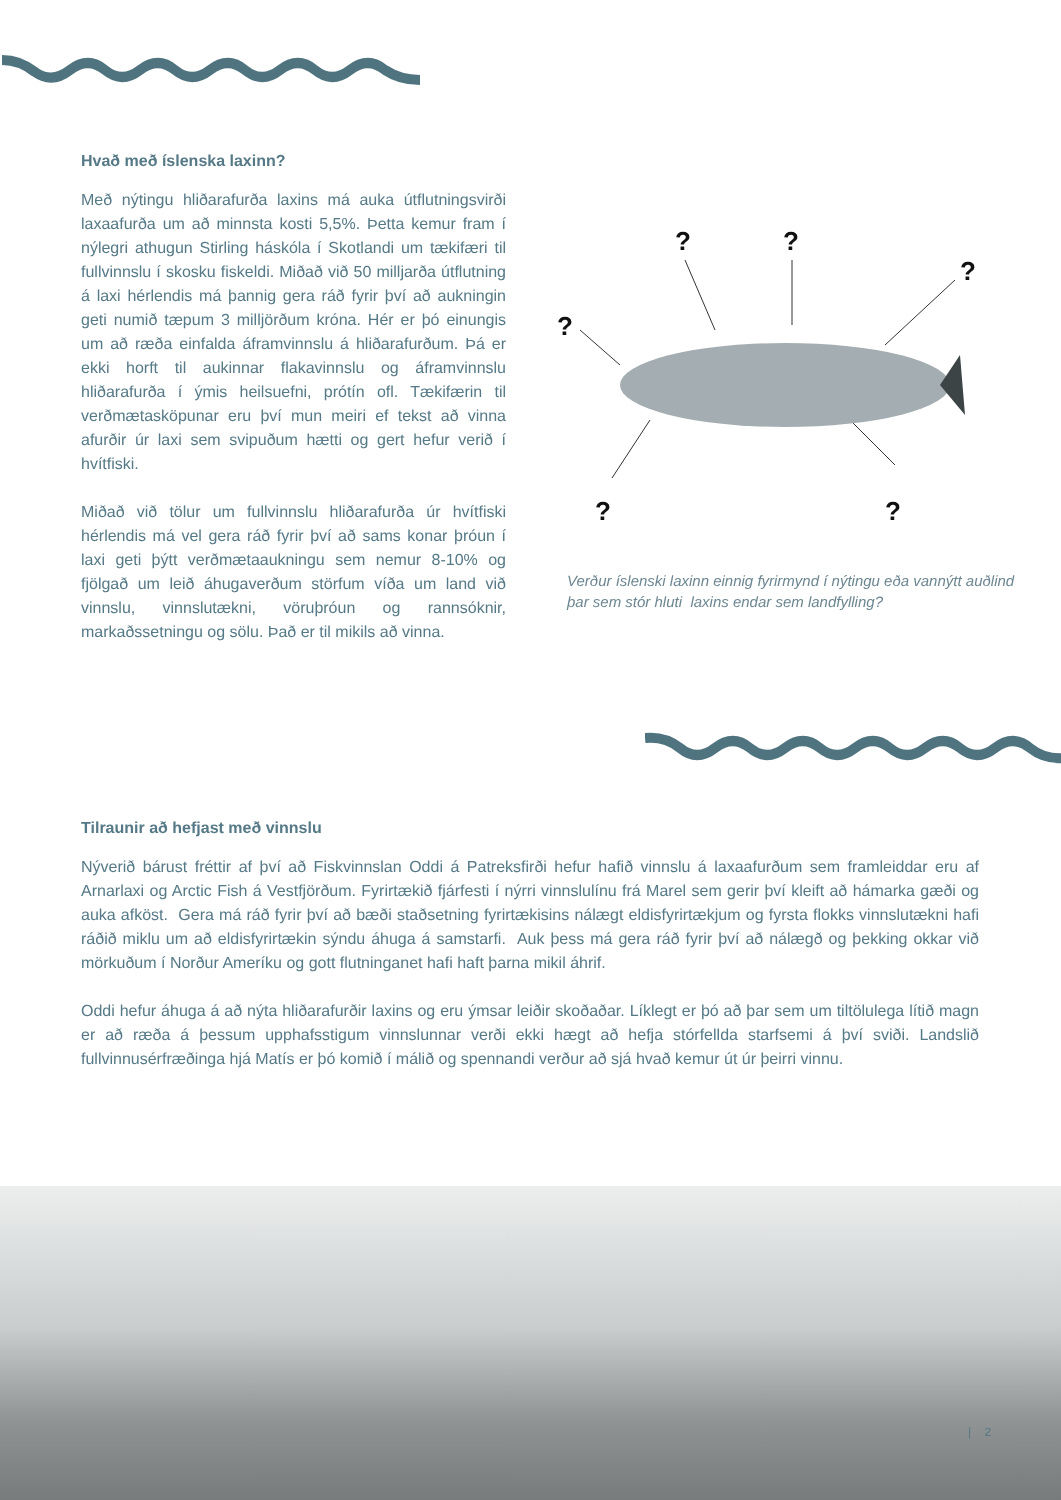Hvað með íslenska laxinn?
Með nýtingu hliðarafurða laxins má auka útflutningsvirði laxaafurða um að minnsta kosti 5,5%. Þetta kemur fram í nýlegri athugun Stirling háskóla í Skotlandi um tækifæri til fullvinnslu í skosku fiskeldi. Miðað við 50 milljarða útflutning á laxi hérlendis má þannig gera ráð fyrir því að aukningin geti numið tæpum 3 milljörðum króna. Hér er þó einungis um að ræða einfalda áframvinnslu á hliðarafurðum. Þá er ekki horft til aukinnar flakavinnslu og áframvinnslu hliðarafurða í ýmis heilsuefni, prótín ofl. Tækifærin til verðmætasköpunar eru því mun meiri ef tekst að vinna afurðir úr laxi sem svipuðum hætti og gert hefur verið í hvítfiski.
Miðað við tölur um fullvinnslu hliðarafurða úr hvítfiski hérlendis má vel gera ráð fyrir því að sams konar þróun í laxi geti þýtt verðmætaaukningu sem nemur 8-10% og fjölgað um leið áhugaverðum störfum víða um land við vinnslu, vinnslutækni, vöruþróun og rannsóknir, markaðssetningu og sölu. Það er til mikils að vinna.
?
?
?
?
?
?
Verður íslenski laxinn einnig fyrirmynd í nýtingu eða vannýtt auðlind þar sem stór hluti laxins endar sem landfylling?
Tilraunir að hefjast með vinnslu
Nýverið bárust fréttir af því að Fiskvinnslan Oddi á Patreksfirði hefur hafið vinnslu á laxaafurðum sem framleiddar eru af Arnarlaxi og Arctic Fish á Vestfjörðum. Fyrirtækið fjárfesti í nýrri vinnslulínu frá Marel sem gerir því kleift að hámarka gæði og auka afköst. Gera má ráð fyrir því að bæði staðsetning fyrirtækisins nálægt eldisfyrirtækjum og fyrsta flokks vinnslutækni hafi ráðið miklu um að eldisfyrirtækin sýndu áhuga á samstarfi. Auk þess má gera ráð fyrir því að nálægð og þekking okkar við mörkuðum í Norður Ameríku og gott flutninganet hafi haft þarna mikil áhrif.
Oddi hefur áhuga á að nýta hliðarafurðir laxins og eru ýmsar leiðir skoðaðar. Líklegt er þó að þar sem um tiltölulega lítið magn er að ræða á þessum upphafsstigum vinnslunnar verði ekki hægt að hefja stórfellda starfsemi á því sviði. Landslið fullvinnusérfræðinga hjá Matís er þó komið í málið og spennandi verður að sjá hvað kemur út úr þeirri vinnu.
| 2